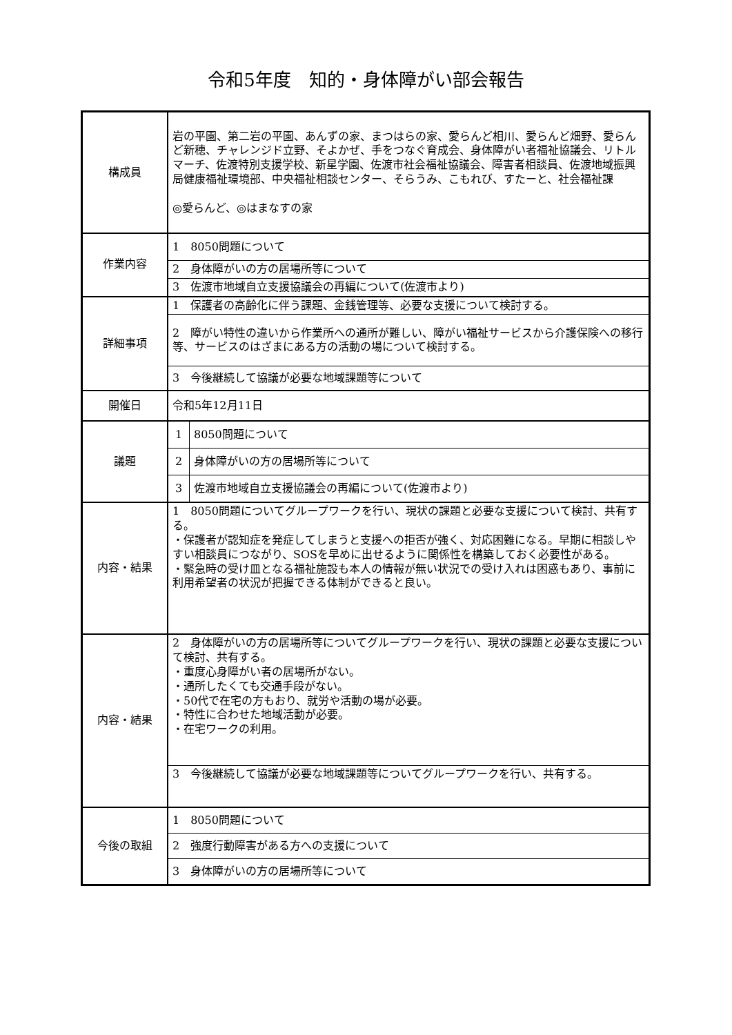令和5年度　知的・身体障がい部会報告
| 構成員 | 岩の平園、第二岩の平園、あんずの家、まつはらの家、愛らんど相川、愛らんど畑野、愛らんど新穂、チャレンジド立野、そよかぜ、手をつなぐ育成会、身体障がい者福祉協議会、リトルマーチ、佐渡特別支援学校、新星学園、佐渡市社会福祉協議会、障害者相談員、佐渡地域振興局健康福祉環境部、中央福祉相談センター、そらうみ、こもれび、すたーと、社会福祉課 ◎愛らんど、◎はまなすの家 | |
| 作業内容 | 1 8050問題について | |
| | 2 身体障がいの方の居場所等について | |
| | 3 佐渡市地域自立支援協議会の再編について(佐渡市より) | |
| 詳細事項 | 1 保護者の高齢化に伴う課題、金銭管理等、必要な支援について検討する。 | |
| | 2 障がい特性の違いから作業所への通所が難しい、障がい福祉サービスから介護保険への移行等、サービスのはざまにある方の活動の場について検討する。 | |
| | 3 今後継続して協議が必要な地域課題等について | |
| 開催日 | 令和5年12月11日 | |
| 議題 | 1 | 8050問題について |
| | 2 | 身体障がいの方の居場所等について |
| | 3 | 佐渡市地域自立支援協議会の再編について(佐渡市より) |
| 内容・結果 | 1 8050問題についてグループワークを行い、現状の課題と必要な支援について検討、共有する。 ・保護者が認知症を発症してしまうと支援への拒否が強く、対応困難になる。早期に相談しやすい相談員につながり、SOSを早めに出せるように関係性を構築しておく必要性がある。 ・緊急時の受け皿となる福祉施設も本人の情報が無い状況での受け入れは困惑もあり、事前に利用希望者の状況が把握できる体制ができると良い。 | |
| 内容・結果 | 2 身体障がいの方の居場所等についてグループワークを行い、現状の課題と必要な支援について検討、共有する。 ・重度心身障がい者の居場所がない。 ・通所したくても交通手段がない。 ・50代で在宅の方もおり、就労や活動の場が必要。 ・特性に合わせた地域活動が必要。 ・在宅ワークの利用。 | |
| | 3 今後継続して協議が必要な地域課題等についてグループワークを行い、共有する。 | |
| 今後の取組 | 1 8050問題について | |
| | 2 強度行動障害がある方への支援について | |
| | 3 身体障がいの方の居場所等について | |